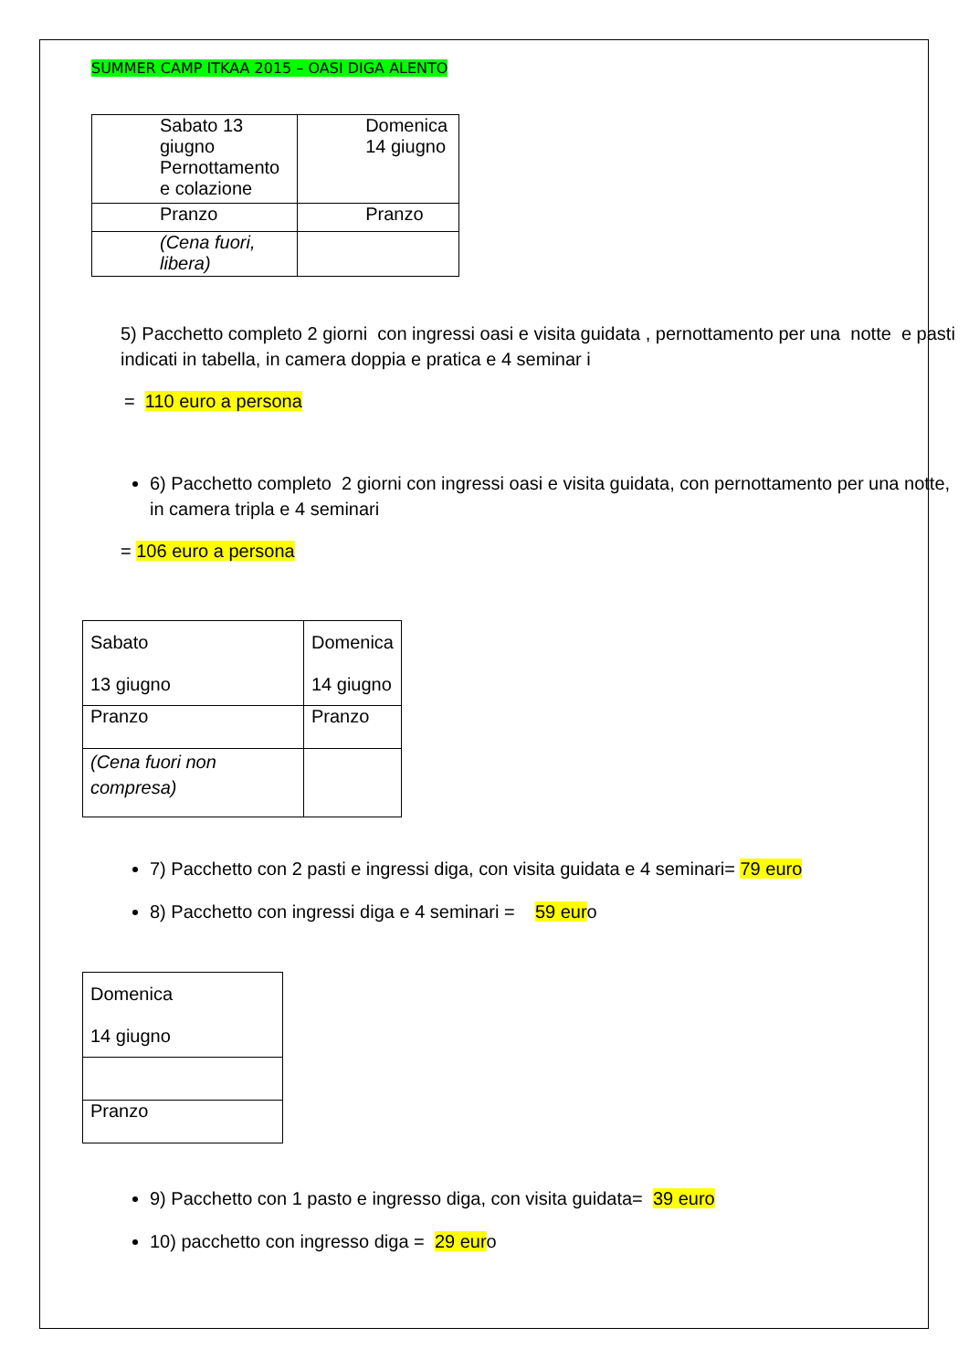SUMMER CAMP ITKAA 2015 – OASI DIGA ALENTO
| Sabato 13 giugno Pernottamento e colazione | Domenica 14 giugno |
| Pranzo | Pranzo |
| (Cena fuori, libera) | |
5) Pacchetto completo 2 giorni con ingressi oasi e visita guidata , pernottamento per una notte e pasti indicati in tabella, in camera doppia e pratica e 4 seminar i
= 110 euro a persona
6) Pacchetto completo 2 giorni con ingressi oasi e visita guidata, con pernottamento per una notte, in camera tripla e 4 seminari
= 106 euro a persona
| Sabato 13 giugno | Domenica 14 giugno |
| Pranzo | Pranzo |
| (Cena fuori non compresa) | |
7) Pacchetto con 2 pasti e ingressi diga, con visita guidata e 4 seminari= 79 euro
8) Pacchetto con ingressi diga e 4 seminari = 59 euro
| Domenica 14 giugno |
| Pranzo |
9) Pacchetto con 1 pasto e ingresso diga, con visita guidata= 39 euro
10) pacchetto con ingresso diga = 29 euro